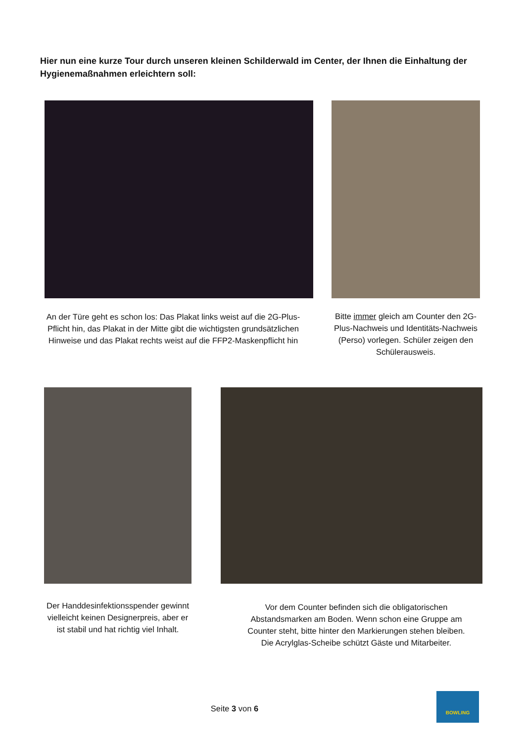Hier nun eine kurze Tour durch unseren kleinen Schilderwald im Center, der Ihnen die Einhaltung der Hygienemaßnahmen erleichtern soll:
An der Türe geht es schon los: Das Plakat links weist auf die 2G-Plus-Pflicht hin, das Plakat in der Mitte gibt die wichtigsten grundsätzlichen Hinweise und das Plakat rechts weist auf die FFP2-Maskenpflicht hin
Bitte immer gleich am Counter den 2G-Plus-Nachweis und Identitäts-Nachweis (Perso) vorlegen. Schüler zeigen den Schülerausweis.
Der Handdesinfektionsspender gewinnt vielleicht keinen Designerpreis, aber er ist stabil und hat richtig viel Inhalt.
Vor dem Counter befinden sich die obligatorischen Abstandsmarken am Boden. Wenn schon eine Gruppe am Counter steht, bitte hinter den Markierungen stehen bleiben. Die Acrylglas-Scheibe schützt Gäste und Mitarbeiter.
Seite 3 von 6
BOWLING